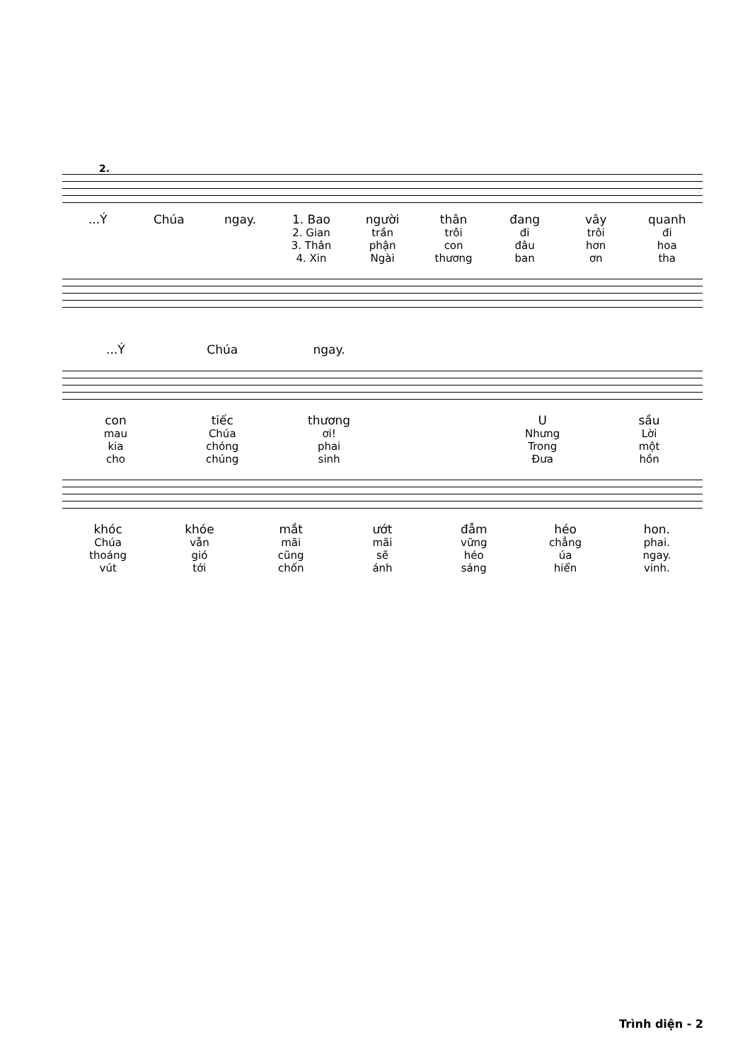2.
...Ý Chúa ngay. 1. Bao người thân đang vây quanh
2. Gian trần trôi đi trôi đi
3. Thân phận con đâu hơn hoa
4. Xin Ngài thương ban ơn tha
...Ý Chúa ngay.
con tiếc thương U sầu
mau Chúa ơi! Nhưng Lời
kia chóng phai Trong một
cho chúng sinh Đưa hồn
khóc khóe mắt ướt đẫm héo hon.
Chúa vẫn mãi mãi vững chẳng phai.
thoáng gió cũng sẽ héo úa ngay.
vút tới chốn ánh sáng hiển vinh.
Trình diện - 2